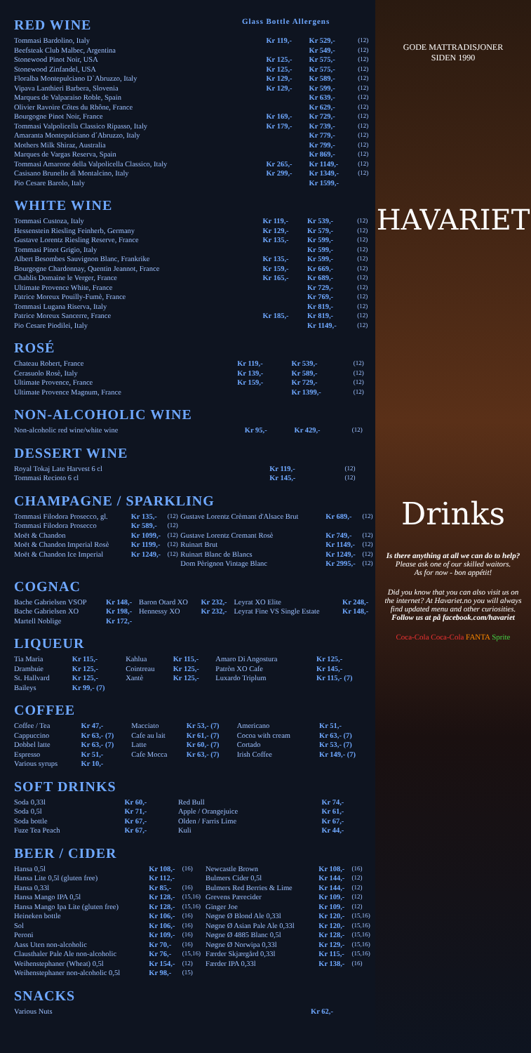RED WINE
Glass Bottle Allergens
| Tommasi Bardolino, Italy | Kr 119,- | Kr 529,- | (12) |
| Beefsteak Club Malbec, Argentina | | Kr 549,- | (12) |
| Stonewood Pinot Noir, USA | Kr 125,- | Kr 575,- | (12) |
| Stonewood Zinfandel, USA | Kr 125,- | Kr 575,- | (12) |
| Floralba Montepulciano D`Abruzzo, Italy | Kr 129,- | Kr 589,- | (12) |
| Vipava Lanthieri Barbera, Slovenia | Kr 129,- | Kr 599,- | (12) |
| Marques de Valparaiso Roble, Spain | | Kr 639,- | (12) |
| Olivier Ravoire Côtes du Rhône, France | | Kr 629,- | (12) |
| Bourgogne Pinot Noir, France | Kr 169,- | Kr 729,- | (12) |
| Tommasi Valpolicella Classico Ripasso, Italy | Kr 179,- | Kr 739,- | (12) |
| Amaranta Montepulciano d´Abruzzo, Italy | | Kr 779,- | (12) |
| Mothers Milk Shiraz, Australia | | Kr 799,- | (12) |
| Marques de Vargas Reserva, Spain | | Kr 869,- | (12) |
| Tommasi Amarone della Valpolicella Classico, Italy | Kr 265,- | Kr 1149,- | (12) |
| Casisano Brunello di Montalcino, Italy | Kr 299,- | Kr 1349,- | (12) |
| Pio Cesare Barolo, Italy | | Kr 1599,- | |
WHITE WINE
| Tommasi Custoza, Italy | Kr 119,- | Kr 539,- | (12) |
| Hessenstein Riesling Feinherb, Germany | Kr 129,- | Kr 579,- | (12) |
| Gustave Lorentz Riesling Reserve, France | Kr 135,- | Kr 599,- | (12) |
| Tommasi Pinot Grigio, Italy | | Kr 599,- | (12) |
| Albert Besombes Sauvignon Blanc, Frankrike | Kr 135,- | Kr 599,- | (12) |
| Bourgogne Chardonnay, Quentin Jeannot, France | Kr 159,- | Kr 669,- | (12) |
| Chablis Domaine le Verger, France | Kr 165,- | Kr 689,- | (12) |
| Ultimate Provence White, France | | Kr 729,- | (12) |
| Patrice Moreux Pouilly-Fumè, France | | Kr 769,- | (12) |
| Tommasi Lugana Riserva, Italy | | Kr 819,- | (12) |
| Patrice Moreux Sancerre, France | Kr 185,- | Kr 819,- | (12) |
| Pio Cesare Piodilei, Italy | | Kr 1149,- | (12) |
ROSÉ
| Chateau Robert, France | Kr 119,- | Kr 539,- | (12) |
| Cerasuolo Rosè, Italy | Kr 139,- | Kr 589,- | (12) |
| Ultimate Provence, France | Kr 159,- | Kr 729,- | (12) |
| Ultimate Provence Magnum, France | | Kr 1399,- | (12) |
NON-ALCOHOLIC WINE
| Non-alcoholic red wine/white wine | Kr 95,- | Kr 429,- | (12) |
DESSERT WINE
| Royal Tokaj Late Harvest 6 cl | Kr 119,- | (12) |
| Tommasi Recioto 6 cl | Kr 145,- | (12) |
CHAMPAGNE / SPARKLING
| Tommasi Filodora Prosecco, gl. | Kr 135,- | (12) | Gustave Lorentz Crèmant d'Alsace Brut | Kr 689,- | (12) |
| Tommasi Filodora Prosecco | Kr 589,- | (12) | | | |
| Moët & Chandon | Kr 1099,- | (12) | Gustave Lorentz Cremant Rosè | Kr 749,- | (12) |
| Moët & Chandon Imperial Rosè | Kr 1199,- | (12) | Ruinart Brut | Kr 1149,- | (12) |
| Moët & Chandon Ice Imperial | Kr 1249,- | (12) | Ruinart Blanc de Blancs | Kr 1249,- | (12) |
| | | | Dom Pèrignon Vintage Blanc | Kr 2995,- | (12) |
COGNAC
| Bache Gabrielsen VSOP | Kr 148,- | Baron Otard XO | Kr 232,- | Leyrat XO Elite | Kr 248,- |
| Bache Gabrielsen XO | Kr 198,- | Hennessy XO | Kr 232,- | Leyrat Fine VS Single Estate | Kr 148,- |
| Martell Noblige | Kr 172,- | | | | |
LIQUEUR
| Tia Maria | Kr 115,- | Kahlua | Kr 115,- | Amaro Di Angostura | Kr 125,- |
| Drambuie | Kr 125,- | Cointreau | Kr 125,- | Patròn XO Cafe | Kr 145,- |
| St. Hallvard | Kr 125,- | Xantè | Kr 125,- | Luxardo Triplum | Kr 115,- (7) |
| Baileys | Kr 99,- (7) | | | | |
COFFEE
| Coffee / Tea | Kr 47,- | Macciato | Kr 53,- (7) | Americano | Kr 51,- |
| Cappuccino | Kr 63,- (7) | Cafe au lait | Kr 61,- (7) | Cocoa with cream | Kr 63,- (7) |
| Dobbel latte | Kr 63,- (7) | Latte | Kr 60,- (7) | Cortado | Kr 53,- (7) |
| Espresso | Kr 51,- | Cafe Mocca | Kr 63,- (7) | Irish Coffee | Kr 149,- (7) |
| Various syrups | Kr 10,- | | | | |
SOFT DRINKS
| Soda 0,33l | Kr 60,- | Red Bull | Kr 74,- |
| Soda 0,5l | Kr 71,- | Apple / Orangejuice | Kr 61,- |
| Soda bottle | Kr 67,- | Olden / Farris Lime | Kr 67,- |
| Fuze Tea Peach | Kr 67,- | Kuli | Kr 44,- |
BEER / CIDER
| Hansa 0,5l | Kr 108,- | (16) | Newcastle Brown | Kr 108,- | (16) |
| Hansa Lite 0,5l (gluten free) | Kr 112,- | | Bulmers Cider 0,5l | Kr 144,- | (12) |
| Hansa 0,33l | Kr 85,- | (16) | Bulmers Red Berries & Lime | Kr 144,- | (12) |
| Hansa Mango IPA 0,5l | Kr 128,- | (15,16) | Grevens Pærecider | Kr 109,- | (12) |
| Hansa Mango Ipa Lite (gluten free) | Kr 128,- | (15,16) | Ginger Joe | Kr 109,- | (12) |
| Heineken bottle | Kr 106,- | (16) | Nøgne Ø Blond Ale 0,33l | Kr 120,- | (15,16) |
| Sol | Kr 106,- | (16) | Nøgne Ø Asian Pale Ale 0,33l | Kr 120,- | (15,16) |
| Peroni | Kr 109,- | (16) | Nøgne Ø 4885 Blanc 0,5l | Kr 128,- | (15,16) |
| Aass Uten non-alcoholic | Kr 70,- | (16) | Nøgne Ø Norwipa 0,33l | Kr 129,- | (15,16) |
| Clausthaler Pale Ale non-alcoholic | Kr 76,- | (15,16) | Færder Skjærgård 0,33l | Kr 115,- | (15,16) |
| Weihenstephaner (Wheat) 0,5l | Kr 154,- | (12) | Færder IPA 0,33l | Kr 138,- | (16) |
| Weihenstephaner non-alcoholic 0,5l | Kr 98,- | (15) | | | |
SNACKS
| Various Nuts | Kr 62,- |
GODE MATTRADISJONER
SIDEN 1990
HAVARIET
Drinks
Is there anything at all we can do to help?
Please ask one of our skilled waitors.
As for now - bon appétit!
Did you know that you can also visit us on the internet? At Havariet.no you will always find updated menu and other curiosities.
Follow us at på facebook.com/havariet
Coca-Cola Coca-Cola FANTA Sprite